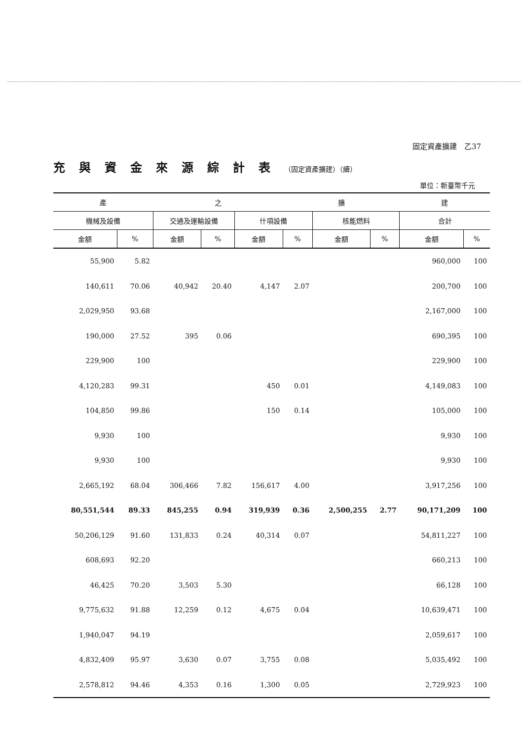固定資產擴建　乙37
充與資金來源綜計表（固定資產擴建）（續）
單位：新臺幣千元
| 產 | | 之 | | | 擴 | | | 建 | |
| --- | --- | --- | --- | --- | --- | --- | --- | --- | --- |
| 機械及設備 | | 交通及運輸設備 | | 什項設備 | | 核能燃料 | | 合計 | |
| 金額 | % | 金額 | % | 金額 | % | 金額 | % | 金額 | % |
| 55,900 | 5.82 | | | | | | | 960,000 | 100 |
| 140,611 | 70.06 | 40,942 | 20.40 | 4,147 | 2.07 | | | 200,700 | 100 |
| 2,029,950 | 93.68 | | | | | | | 2,167,000 | 100 |
| 190,000 | 27.52 | 395 | 0.06 | | | | | 690,395 | 100 |
| 229,900 | 100 | | | | | | | 229,900 | 100 |
| 4,120,283 | 99.31 | | | 450 | 0.01 | | | 4,149,083 | 100 |
| 104,850 | 99.86 | | | 150 | 0.14 | | | 105,000 | 100 |
| 9,930 | 100 | | | | | | | 9,930 | 100 |
| 9,930 | 100 | | | | | | | 9,930 | 100 |
| 2,665,192 | 68.04 | 306,466 | 7.82 | 156,617 | 4.00 | | | 3,917,256 | 100 |
| 80,551,544 | 89.33 | 845,255 | 0.94 | 319,939 | 0.36 | 2,500,255 | 2.77 | 90,171,209 | 100 |
| 50,206,129 | 91.60 | 131,833 | 0.24 | 40,314 | 0.07 | | | 54,811,227 | 100 |
| 608,693 | 92.20 | | | | | | | 660,213 | 100 |
| 46,425 | 70.20 | 3,503 | 5.30 | | | | | 66,128 | 100 |
| 9,775,632 | 91.88 | 12,259 | 0.12 | 4,675 | 0.04 | | | 10,639,471 | 100 |
| 1,940,047 | 94.19 | | | | | | | 2,059,617 | 100 |
| 4,832,409 | 95.97 | 3,630 | 0.07 | 3,755 | 0.08 | | | 5,035,492 | 100 |
| 2,578,812 | 94.46 | 4,353 | 0.16 | 1,300 | 0.05 | | | 2,729,923 | 100 |